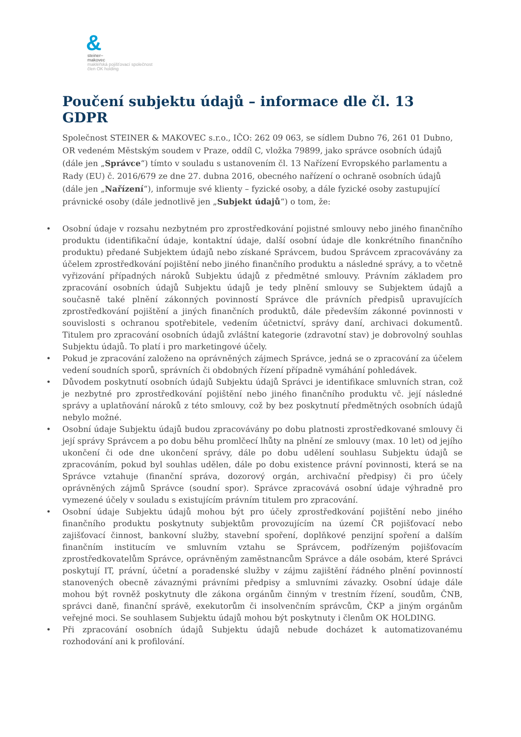&
steiner–
makovec
makléřská pojišťovací společnost
člen OK holding
Poučení subjektu údajů – informace dle čl. 13 GDPR
Společnost STEINER & MAKOVEC s.r.o., IČO: 262 09 063, se sídlem Dubno 76, 261 01 Dubno, OR vedeném Městským soudem v Praze, oddíl C, vložka 79899, jako správce osobních údajů (dále jen „Správce“) tímto v souladu s ustanovením čl. 13 Nařízení Evropského parlamentu a Rady (EU) č. 2016/679 ze dne 27. dubna 2016, obecného nařízení o ochraně osobních údajů (dále jen „Nařízení“), informuje své klienty – fyzické osoby, a dále fyzické osoby zastupující právnické osoby (dále jednotlivě jen „Subjekt údajů“) o tom, že:
• Osobní údaje v rozsahu nezbytném pro zprostředkování pojistné smlouvy nebo jiného finančního produktu (identifikační údaje, kontaktní údaje, další osobní údaje dle konkrétního finančního produktu) předané Subjektem údajů nebo získané Správcem, budou Správcem zpracovávány za účelem zprostředkování pojištění nebo jiného finančního produktu a následné správy, a to včetně vyřizování případných nároků Subjektu údajů z předmětné smlouvy. Právním základem pro zpracování osobních údajů Subjektu údajů je tedy plnění smlouvy se Subjektem údajů a současně také plnění zákonných povinností Správce dle právních předpisů upravujících zprostředkování pojištění a jiných finančních produktů, dále především zákonné povinnosti v souvislosti s ochranou spotřebitele, vedením účetnictví, správy daní, archivaci dokumentů. Titulem pro zpracování osobních údajů zvláštní kategorie (zdravotní stav) je dobrovolný souhlas Subjektu údajů. To platí i pro marketingové účely.
• Pokud je zpracování založeno na oprávněných zájmech Správce, jedná se o zpracování za účelem vedení soudních sporů, správních či obdobných řízení případně vymáhání pohledávek.
• Důvodem poskytnutí osobních údajů Subjektu údajů Správci je identifikace smluvních stran, což je nezbytné pro zprostředkování pojištění nebo jiného finančního produktu vč. její následné správy a uplatňování nároků z této smlouvy, což by bez poskytnutí předmětných osobních údajů nebylo možné.
• Osobní údaje Subjektu údajů budou zpracovávány po dobu platnosti zprostředkované smlouvy či její správy Správcem a po dobu běhu promlčecí lhůty na plnění ze smlouvy (max. 10 let) od jejího ukončení či ode dne ukončení správy, dále po dobu udělení souhlasu Subjektu údajů se zpracováním, pokud byl souhlas udělen, dále po dobu existence právní povinnosti, která se na Správce vztahuje (finanční správa, dozorový orgán, archivační předpisy) či pro účely oprávněných zájmů Správce (soudní spor). Správce zpracovává osobní údaje výhradně pro vymezené účely v souladu s existujícím právním titulem pro zpracování.
• Osobní údaje Subjektu údajů mohou být pro účely zprostředkování pojištění nebo jiného finančního produktu poskytnuty subjektům provozujícím na území ČR pojišťovací nebo zajišťovací činnost, bankovní služby, stavební spoření, doplňkové penzijní spoření a dalším finančním institucím ve smluvním vztahu se Správcem, podřízeným pojišťovacím zprostředkovatelům Správce, oprávněným zaměstnancům Správce a dále osobám, které Správci poskytují IT, právní, účetní a poradenské služby v zájmu zajištění řádného plnění povinností stanovených obecně závaznými právními předpisy a smluvními závazky. Osobní údaje dále mohou být rovněž poskytnuty dle zákona orgánům činným v trestním řízení, soudům, ČNB, správci daně, finanční správě, exekutorům či insolvenčním správcům, ČKP a jiným orgánům veřejné moci. Se souhlasem Subjektu údajů mohou být poskytnuty i členům OK HOLDING.
• Při zpracování osobních údajů Subjektu údajů nebude docházet k automatizovanému rozhodování ani k profilování.